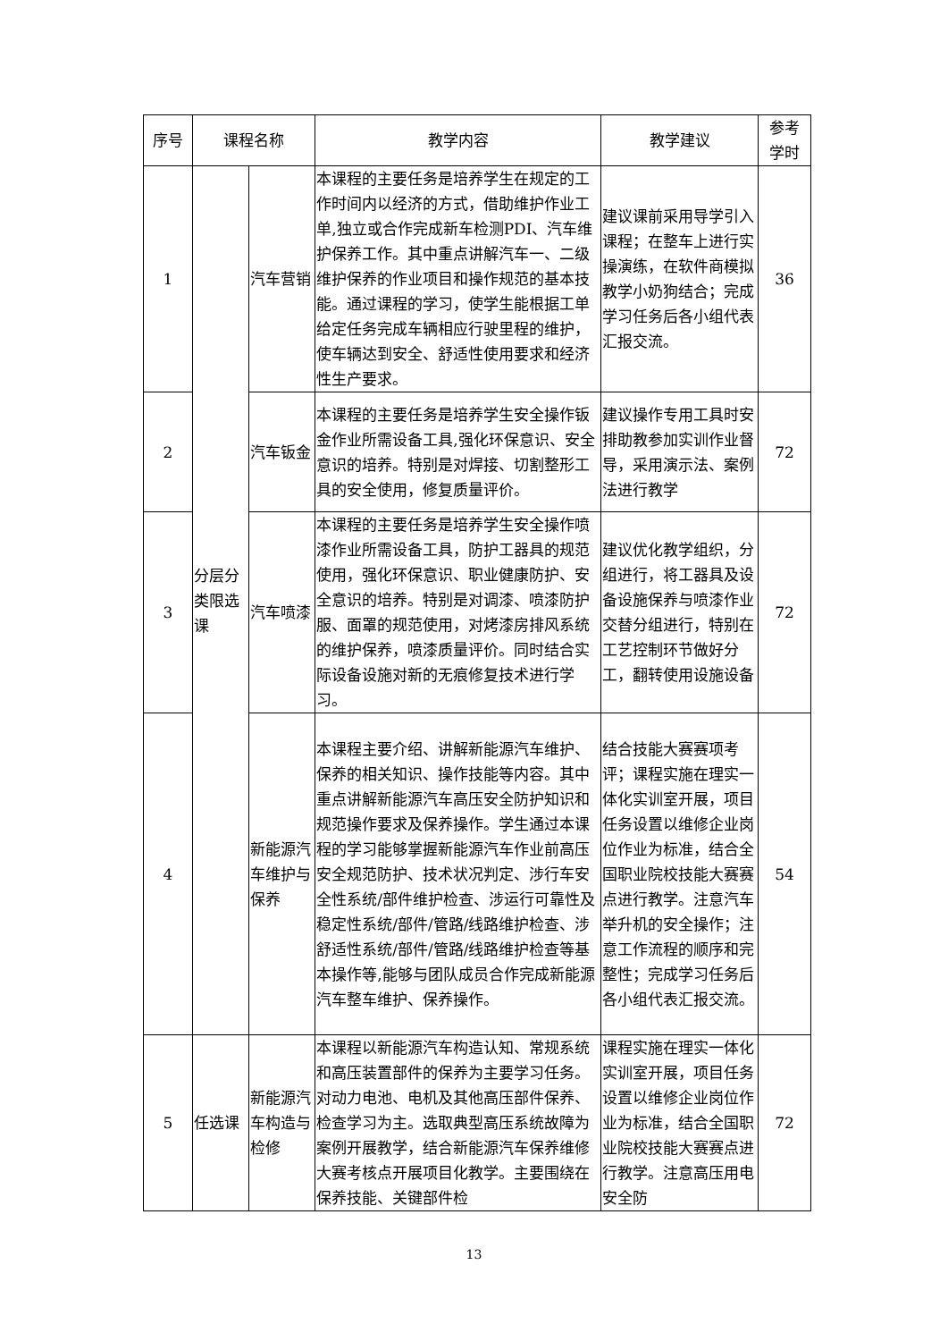| 序号 | 课程名称 | | 教学内容 | 教学建议 | 参考 学时 |
| --- | --- | --- | --- | --- | --- |
| 1 | 分层分类限选课 | 汽车营销 | 本课程的主要任务是培养学生在规定的工作时间内以经济的方式，借助维护作业工单,独立或合作完成新车检测PDI、汽车维护保养工作。其中重点讲解汽车一、二级维护保养的作业项目和操作规范的基本技能。通过课程的学习，使学生能根据工单给定任务完成车辆相应行驶里程的维护，使车辆达到安全、舒适性使用要求和经济性生产要求。 | 建议课前采用导学引入课程；在整车上进行实操演练，在软件商模拟教学小奶狗结合；完成学习任务后各小组代表汇报交流。 | 36 |
| 2 | | 汽车钣金 | 本课程的主要任务是培养学生安全操作钣金作业所需设备工具,强化环保意识、安全意识的培养。特别是对焊接、切割整形工具的安全使用，修复质量评价。 | 建议操作专用工具时安排助教参加实训作业督导，采用演示法、案例法进行教学 | 72 |
| 3 | | 汽车喷漆 | 本课程的主要任务是培养学生安全操作喷漆作业所需设备工具，防护工器具的规范使用，强化环保意识、职业健康防护、安全意识的培养。特别是对调漆、喷漆防护服、面罩的规范使用，对烤漆房排风系统的维护保养，喷漆质量评价。同时结合实际设备设施对新的无痕修复技术进行学习。 | 建议优化教学组织，分组进行，将工器具及设备设施保养与喷漆作业交替分组进行，特别在工艺控制环节做好分工，翻转使用设施设备 | 72 |
| 4 | | 新能源汽车维护与保养 | 本课程主要介绍、讲解新能源汽车维护、保养的相关知识、操作技能等内容。其中重点讲解新能源汽车高压安全防护知识和规范操作要求及保养操作。学生通过本课程的学习能够掌握新能源汽车作业前高压安全规范防护、技术状况判定、涉行车安全性系统/部件维护检查、涉运行可靠性及稳定性系统/部件/管路/线路维护检查、涉舒适性系统/部件/管路/线路维护检查等基本操作等,能够与团队成员合作完成新能源汽车整车维护、保养操作。 | 结合技能大赛赛项考评；课程实施在理实一体化实训室开展，项目任务设置以维修企业岗位作业为标准，结合全国职业院校技能大赛赛点进行教学。注意汽车举升机的安全操作；注意工作流程的顺序和完整性；完成学习任务后各小组代表汇报交流。 | 54 |
| 5 | 任选课 | 新能源汽车构造与检修 | 本课程以新能源汽车构造认知、常规系统和高压装置部件的保养为主要学习任务。对动力电池、电机及其他高压部件保养、检查学习为主。选取典型高压系统故障为案例开展教学，结合新能源汽车保养维修大赛考核点开展项目化教学。主要围绕在保养技能、关键部件检 | 课程实施在理实一体化实训室开展，项目任务设置以维修企业岗位作业为标准，结合全国职业院校技能大赛赛点进行教学。注意高压用电安全防 | 72 |
13